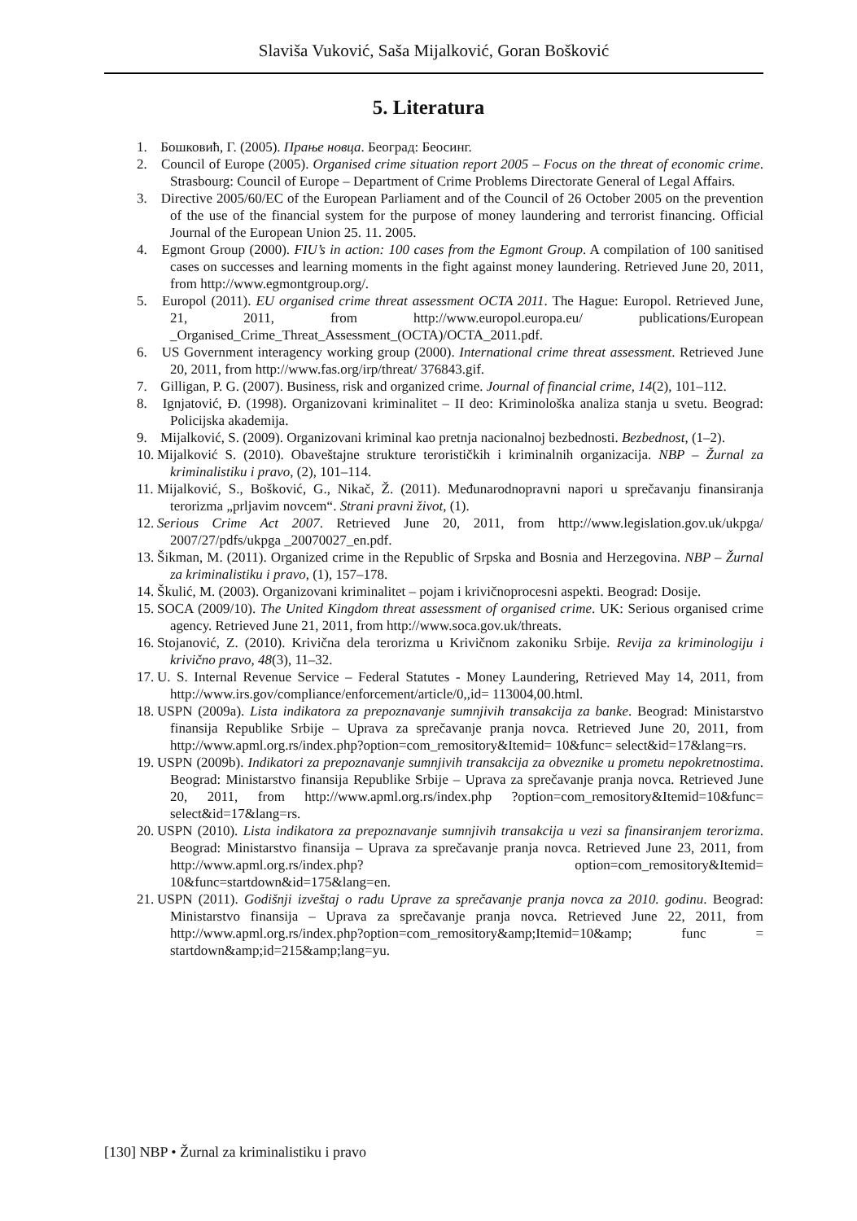Slaviša Vuković, Saša Mijalković, Goran Bošković
5. Literatura
1. Бошковић, Г. (2005). Прање новца. Београд: Беосинг.
2. Council of Europe (2005). Organised crime situation report 2005 – Focus on the threat of economic crime. Strasbourg: Council of Europe – Department of Crime Problems Directorate General of Legal Affairs.
3. Directive 2005/60/EC of the European Parliament and of the Council of 26 October 2005 on the prevention of the use of the financial system for the purpose of money laundering and terrorist financing. Official Journal of the European Union 25. 11. 2005.
4. Egmont Group (2000). FIU’s in action: 100 cases from the Egmont Group. A compilation of 100 sanitised cases on successes and learning moments in the fight against money laundering. Retrieved June 20, 2011, from http://www.egmontgroup.org/.
5. Europol (2011). EU organised crime threat assessment OCTA 2011. The Hague: Europol. Retrieved June, 21, 2011, from http://www.europol.europa.eu/ publications/European _Organised_Crime_Threat_Assessment_(OCTA)/OCTA_2011.pdf.
6. US Government interagency working group (2000). International crime threat assessment. Retrieved June 20, 2011, from http://www.fas.org/irp/threat/ 376843.gif.
7. Gilligan, P. G. (2007). Business, risk and organized crime. Journal of financial crime, 14(2), 101–112.
8. Ignjatović, Đ. (1998). Organizovani kriminalitet – II deo: Kriminološka analiza stanja u svetu. Beograd: Policijska akademija.
9. Mijalković, S. (2009). Organizovani kriminal kao pretnja nacionalnoj bezbednosti. Bezbednost, (1–2).
10. Mijalković S. (2010). Obaveštajne strukture terorističkih i kriminalnih organizacija. NBP – Žurnal za kriminalistiku i pravo, (2), 101–114.
11. Mijalković, S., Bošković, G., Nikač, Ž. (2011). Međunarodnopravni napori u sprečavanju finansiranja terorizma „prljavim novcem“. Strani pravni život, (1).
12. Serious Crime Act 2007. Retrieved June 20, 2011, from http://www.legislation.gov.uk/ukpga/ 2007/27/pdfs/ukpga _20070027_en.pdf.
13. Šikman, M. (2011). Organized crime in the Republic of Srpska and Bosnia and Herzegovina. NBP – Žurnal za kriminalistiku i pravo, (1), 157–178.
14. Škulić, M. (2003). Organizovani kriminalitet – pojam i krivičnoprocesni aspekti. Beograd: Dosije.
15. SOCA (2009/10). The United Kingdom threat assessment of organised crime. UK: Serious organised crime agency. Retrieved June 21, 2011, from http://www.soca.gov.uk/threats.
16. Stojanović, Z. (2010). Krivična dela terorizma u Krivičnom zakoniku Srbije. Revija za kriminologiju i krivično pravo, 48(3), 11–32.
17. U. S. Internal Revenue Service – Federal Statutes - Money Laundering, Retrieved May 14, 2011, from http://www.irs.gov/compliance/enforcement/article/0,,id= 113004,00.html.
18. USPN (2009a). Lista indikatora za prepoznavanje sumnjivih transakcija za banke. Beograd: Ministarstvo finansija Republike Srbije – Uprava za sprečavanje pranja novca. Retrieved June 20, 2011, from http://www.apml.org.rs/index.php?option=com_remository&Itemid= 10&func= select&id=17&lang=rs.
19. USPN (2009b). Indikatori za prepoznavanje sumnjivih transakcija za obveznike u prometu nepokretnostima. Beograd: Ministarstvo finansija Republike Srbije – Uprava za sprečavanje pranja novca. Retrieved June 20, 2011, from http://www.apml.org.rs/index.php ?option=com_remository&Itemid=10&func= select&id=17&lang=rs.
20. USPN (2010). Lista indikatora za prepoznavanje sumnjivih transakcija u vezi sa finansiranjem terorizma. Beograd: Ministarstvo finansija – Uprava za sprečavanje pranja novca. Retrieved June 23, 2011, from http://www.apml.org.rs/index.php? option=com_remository&Itemid= 10&func=startdown&id=175&lang=en.
21. USPN (2011). Godišnji izveštaj o radu Uprave za sprečavanje pranja novca za 2010. godinu. Beograd: Ministarstvo finansija – Uprava za sprečavanje pranja novca. Retrieved June 22, 2011, from http://www.apml.org.rs/index.php?option=com_remository&amp;Itemid=10&amp; func = startdown&amp;id=215&amp;lang=yu.
[130] NBP • Žurnal za kriminalistiku i pravo